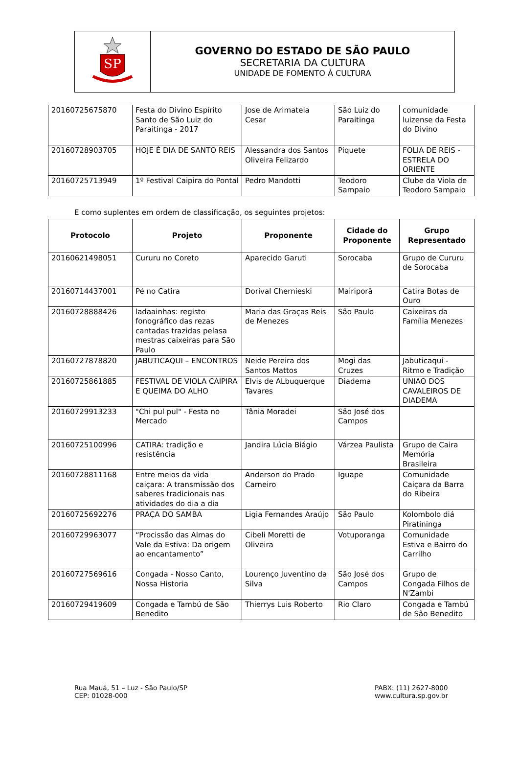SP
GOVERNO DO ESTADO DE SÃO PAULO
SECRETARIA DA CULTURA
UNIDADE DE FOMENTO À CULTURA
| 20160725675870 | Festa do Divino Espírito Santo de São Luiz do Paraitinga - 2017 | Jose de Arimateia Cesar | São Luiz do Paraitinga | comunidade luizense da Festa do Divino |
| 20160728903705 | HOJE É DIA DE SANTO REIS | Alessandra dos Santos Oliveira Felizardo | Piquete | FOLIA DE REIS - ESTRELA DO ORIENTE |
| 20160725713949 | 1º Festival Caipira do Pontal | Pedro Mandotti | Teodoro Sampaio | Clube da Viola de Teodoro Sampaio |
E como suplentes em ordem de classificação, os seguintes projetos:
| Protocolo | Projeto | Proponente | Cidade do Proponente | Grupo Representado |
| --- | --- | --- | --- | --- |
| 20160621498051 | Cururu no Coreto | Aparecido Garuti | Sorocaba | Grupo de Cururu de Sorocaba |
| 20160714437001 | Pé no Catira | Dorival Chernieski | Mairiporã | Catira Botas de Ouro |
| 20160728888426 | ladaainhas: registo fonográfico das rezas cantadas trazidas pelasa mestras caixeiras para São Paulo | Maria das Graças Reis de Menezes | São Paulo | Caixeiras da Família Menezes |
| 20160727878820 | JABUTICAQUI – ENCONTROS | Neide Pereira dos Santos Mattos | Mogi das Cruzes | Jabuticaqui - Ritmo e Tradição |
| 20160725861885 | FESTIVAL DE VIOLA CAIPIRA E QUEIMA DO ALHO | Elvis de ALbuquerque Tavares | Diadema | UNIAO DOS CAVALEIROS DE DIADEMA |
| 20160729913233 | "Chi pul pul" - Festa no Mercado | Tânia Moradei | São José dos Campos | |
| 20160725100996 | CATIRA: tradição e resistência | Jandira Lúcia Biágio | Várzea Paulista | Grupo de Caira Memória Brasileira |
| 20160728811168 | Entre meios da vida caiçara: A transmissão dos saberes tradicionais nas atividades do dia a dia | Anderson do Prado Carneiro | Iguape | Comunidade Caiçara da Barra do Ribeira |
| 20160725692276 | PRAÇA DO SAMBA | Ligia Fernandes Araújo | São Paulo | Kolombolo diá Piratininga |
| 20160729963077 | “Procissão das Almas do Vale da Estiva: Da origem ao encantamento” | Cibeli Moretti de Oliveira | Votuporanga | Comunidade Estiva e Bairro do Carrilho |
| 20160727569616 | Congada - Nosso Canto, Nossa Historia | Lourenço Juventino da Silva | São José dos Campos | Grupo de Congada Filhos de N'Zambi |
| 20160729419609 | Congada e Tambú de São Benedito | Thierrys Luis Roberto | Rio Claro | Congada e Tambú de São Benedito |
Rua Mauá, 51 – Luz - São Paulo/SP
CEP: 01028-000
PABX: (11) 2627-8000
www.cultura.sp.gov.br